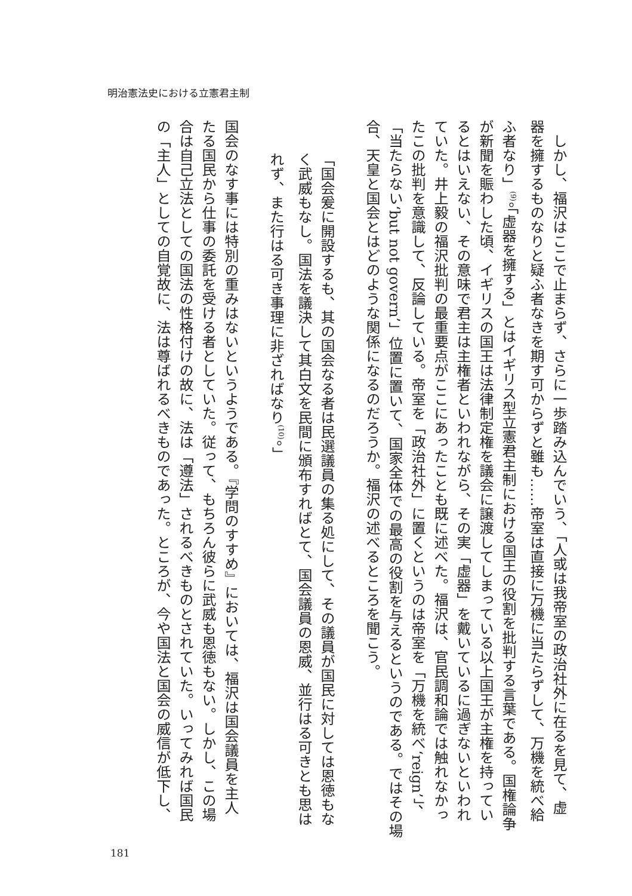明治憲法史における立憲君主制
　しかし、福沢はここで止まらず、さらに一歩踏み込んでいう、「人或は我帝室の政治社外に在るを見て、虚
器を擁するものなりと疑ふ者なきを期す可からずと雖も……帝室は直接に万機に当たらずして、万機を統べ給
ふ者なり」<sup>(9)</sup>。「虚器を擁する」とはイギリス型立憲君主制における国王の役割を批判する言葉である。国権論争
が新聞を賑わした頃、イギリスの国王は法律制定権を議会に譲渡してしまっている以上国王が主権を持ってい
るとはいえない、その意味で君主は主権者といわれながら、その実「虚器」を戴いているに過ぎないといわれ
ていた。井上毅の福沢批判の最重要点がここにあったことも既に述べた。福沢は、官民調和論では触れなかっ
たこの批判を意識して、反論している。帝室を「政治社外」に置くというのは帝室を「万機を統べ‘reign’」、
「当たらない‘but not govern’」位置に置いて、国家全体での最高の役割を与えるというのである。ではその場
合、天皇と国会とはどのような関係になるのだろうか。福沢の述べるところを聞こう。
「国会爰に開設するも、其の国会なる者は民選議員の集る処にして、その議員が国民に対しては恩徳もな
く武威もなし。国法を議決して其白文を民間に頒布すればとて、国会議員の恩威、並行はる可きとも思は
れず、また行はる可き事理に非ざればなり<sup>(10)</sup>。」
国会のなす事には特別の重みはないというようである。『学問のすすめ』においては、福沢は国会議員を主人
たる国民から仕事の委託を受ける者としていた。従って、もちろん彼らに武威も恩徳もない。しかし、この場
合は自己立法としての国法の性格付けの故に、法は「遵法」されるべきものとされていた。いってみれば国民
の「主人」としての自覚故に、法は尊ばれるべきものであった。ところが、今や国法と国会の威信が低下し、
181